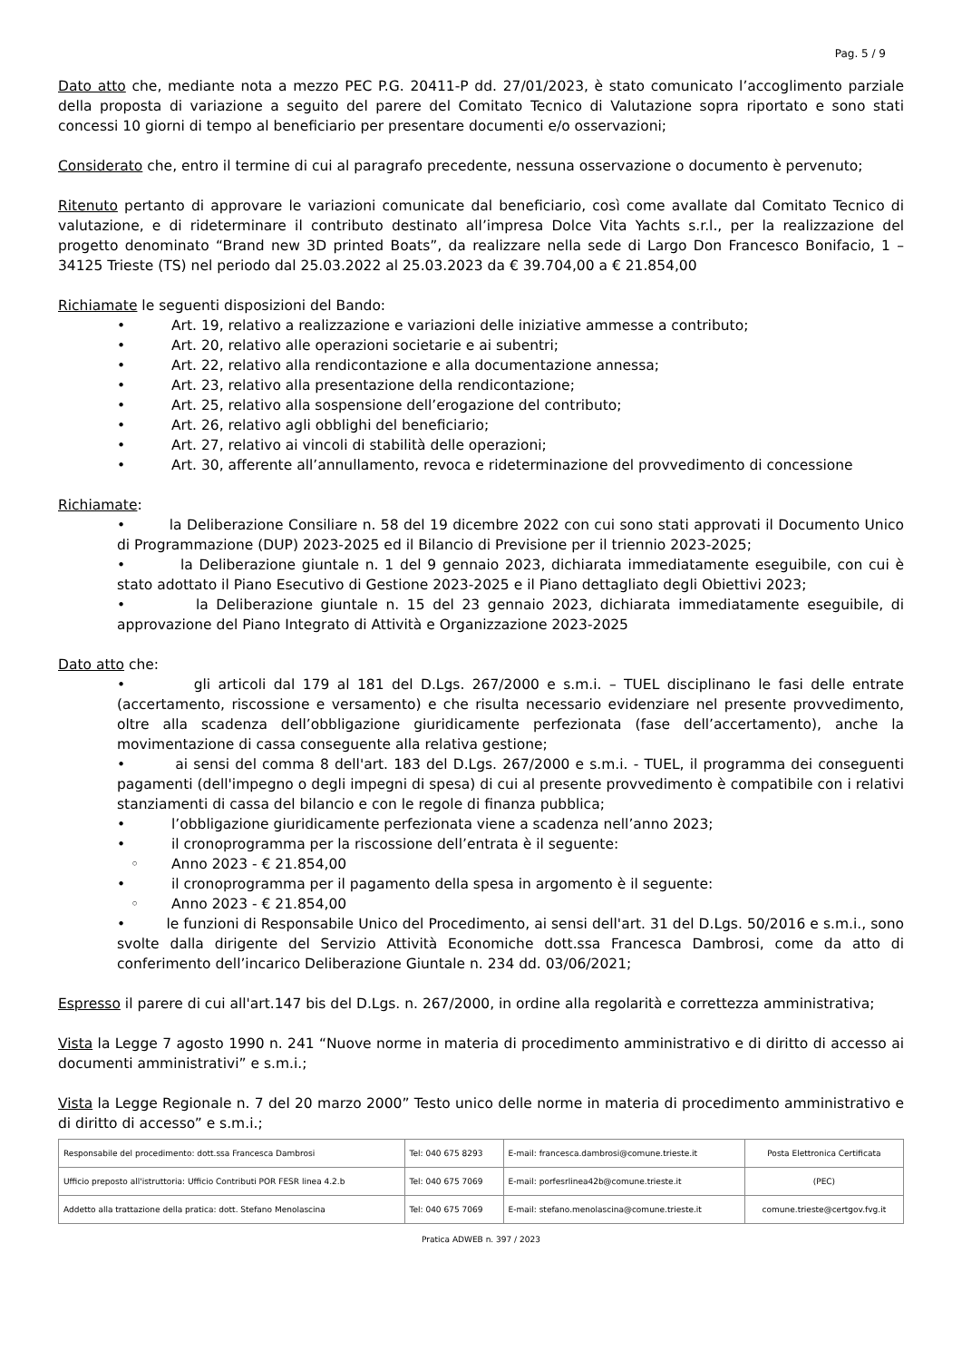Pag. 5 / 9
Dato atto che, mediante nota a mezzo PEC P.G. 20411-P dd. 27/01/2023, è stato comunicato l’accoglimento parziale della proposta di variazione a seguito del parere del Comitato Tecnico di Valutazione sopra riportato e sono stati concessi 10 giorni di tempo al beneficiario per presentare documenti e/o osservazioni;
Considerato che, entro il termine di cui al paragrafo precedente, nessuna osservazione o documento è pervenuto;
Ritenuto pertanto di approvare le variazioni comunicate dal beneficiario, così come avallate dal Comitato Tecnico di valutazione, e di rideterminare il contributo destinato all’impresa Dolce Vita Yachts s.r.l., per la realizzazione del progetto denominato “Brand new 3D printed Boats”, da realizzare nella sede di Largo Don Francesco Bonifacio, 1 – 34125 Trieste (TS) nel periodo dal 25.03.2022 al 25.03.2023 da € 39.704,00 a € 21.854,00
Richiamate le seguenti disposizioni del Bando:
• Art. 19, relativo a realizzazione e variazioni delle iniziative ammesse a contributo;
• Art. 20, relativo alle operazioni societarie e ai subentri;
• Art. 22, relativo alla rendicontazione e alla documentazione annessa;
• Art. 23, relativo alla presentazione della rendicontazione;
• Art. 25, relativo alla sospensione dell’erogazione del contributo;
• Art. 26, relativo agli obblighi del beneficiario;
• Art. 27, relativo ai vincoli di stabilità delle operazioni;
• Art. 30, afferente all’annullamento, revoca e rideterminazione del provvedimento di concessione
Richiamate:
• la Deliberazione Consiliare n. 58 del 19 dicembre 2022 con cui sono stati approvati il Documento Unico di Programmazione (DUP) 2023-2025 ed il Bilancio di Previsione per il triennio 2023-2025;
• la Deliberazione giuntale n. 1 del 9 gennaio 2023, dichiarata immediatamente eseguibile, con cui è stato adottato il Piano Esecutivo di Gestione 2023-2025 e il Piano dettagliato degli Obiettivi 2023;
• la Deliberazione giuntale n. 15 del 23 gennaio 2023, dichiarata immediatamente eseguibile, di approvazione del Piano Integrato di Attività e Organizzazione 2023-2025
Dato atto che:
• gli articoli dal 179 al 181 del D.Lgs. 267/2000 e s.m.i. – TUEL disciplinano le fasi delle entrate (accertamento, riscossione e versamento) e che risulta necessario evidenziare nel presente provvedimento, oltre alla scadenza dell’obbligazione giuridicamente perfezionata (fase dell’accertamento), anche la movimentazione di cassa conseguente alla relativa gestione;
• ai sensi del comma 8 dell'art. 183 del D.Lgs. 267/2000 e s.m.i. - TUEL, il programma dei conseguenti pagamenti (dell'impegno o degli impegni di spesa) di cui al presente provvedimento è compatibile con i relativi stanziamenti di cassa del bilancio e con le regole di finanza pubblica;
• l’obbligazione giuridicamente perfezionata viene a scadenza nell’anno 2023;
• il cronoprogramma per la riscossione dell’entrata è il seguente:
◦ Anno 2023 - € 21.854,00
• il cronoprogramma per il pagamento della spesa in argomento è il seguente:
◦ Anno 2023 - € 21.854,00
• le funzioni di Responsabile Unico del Procedimento, ai sensi dell'art. 31 del D.Lgs. 50/2016 e s.m.i., sono svolte dalla dirigente del Servizio Attività Economiche dott.ssa Francesca Dambrosi, come da atto di conferimento dell’incarico Deliberazione Giuntale n. 234 dd. 03/06/2021;
Espresso il parere di cui all'art.147 bis del D.Lgs. n. 267/2000, in ordine alla regolarità e correttezza amministrativa;
Vista la Legge 7 agosto 1990 n. 241 “Nuove norme in materia di procedimento amministrativo e di diritto di accesso ai documenti amministrativi” e s.m.i.;
Vista la Legge Regionale n. 7 del 20 marzo 2000” Testo unico delle norme in materia di procedimento amministrativo e di diritto di accesso” e s.m.i.;
| Responsabile del procedimento: dott.ssa Francesca Dambrosi | Tel: 040 675 8293 | E-mail: francesca.dambrosi@comune.trieste.it | Posta Elettronica Certificata |
| Ufficio preposto all'istruttoria: Ufficio Contributi POR FESR linea 4.2.b | Tel: 040 675 7069 | E-mail: porfesrlinea42b@comune.trieste.it | (PEC) |
| Addetto alla trattazione della pratica: dott. Stefano Menolascina | Tel: 040 675 7069 | E-mail: stefano.menolascina@comune.trieste.it | comune.trieste@certgov.fvg.it |
Pratica ADWEB n. 397 / 2023